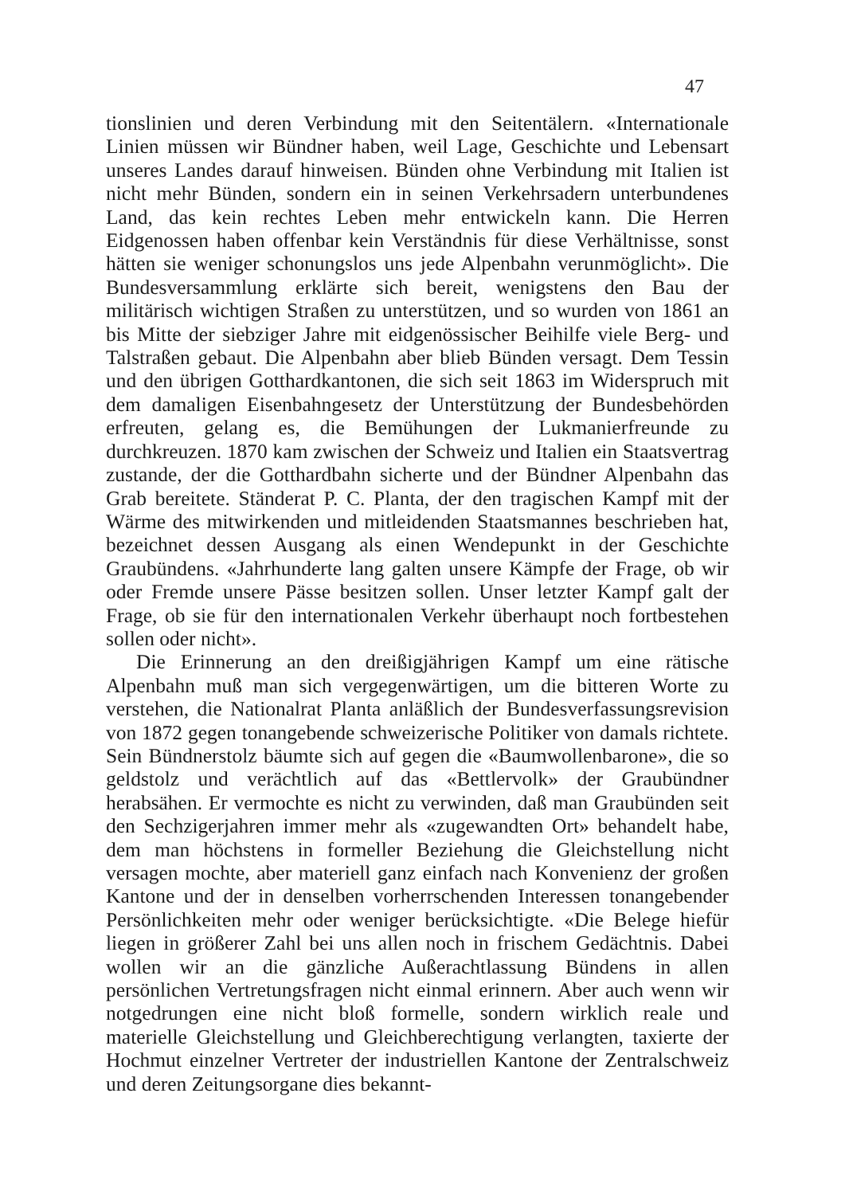47
tionslinien und deren Verbindung mit den Seitentälern. «Internationale Linien müssen wir Bündner haben, weil Lage, Geschichte und Lebensart unseres Landes darauf hinweisen. Bünden ohne Verbindung mit Italien ist nicht mehr Bünden, sondern ein in seinen Verkehrsadern unterbundenes Land, das kein rechtes Leben mehr entwickeln kann. Die Herren Eidgenossen haben offenbar kein Verständnis für diese Verhältnisse, sonst hätten sie weniger schonungslos uns jede Alpenbahn verunmöglicht». Die Bundesversammlung erklärte sich bereit, wenigstens den Bau der militärisch wichtigen Straßen zu unterstützen, und so wurden von 1861 an bis Mitte der siebziger Jahre mit eidgenössischer Beihilfe viele Berg- und Talstraßen gebaut. Die Alpenbahn aber blieb Bünden versagt. Dem Tessin und den übrigen Gotthardkantonen, die sich seit 1863 im Widerspruch mit dem damaligen Eisenbahngesetz der Unterstützung der Bundesbehörden erfreuten, gelang es, die Bemühungen der Lukmanierfreunde zu durchkreuzen. 1870 kam zwischen der Schweiz und Italien ein Staatsvertrag zustande, der die Gotthardbahn sicherte und der Bündner Alpenbahn das Grab bereitete. Ständerat P. C. Planta, der den tragischen Kampf mit der Wärme des mitwirkenden und mitleidenden Staatsmannes beschrieben hat, bezeichnet dessen Ausgang als einen Wendepunkt in der Geschichte Graubündens. «Jahrhunderte lang galten unsere Kämpfe der Frage, ob wir oder Fremde unsere Pässe besitzen sollen. Unser letzter Kampf galt der Frage, ob sie für den internationalen Verkehr überhaupt noch fortbestehen sollen oder nicht».
Die Erinnerung an den dreißigjährigen Kampf um eine rätische Alpenbahn muß man sich vergegenwärtigen, um die bitteren Worte zu verstehen, die Nationalrat Planta anläßlich der Bundesverfassungsrevision von 1872 gegen tonangebende schweizerische Politiker von damals richtete. Sein Bündnerstolz bäumte sich auf gegen die «Baumwollenbarone», die so geldstolz und verächtlich auf das «Bettlervolk» der Graubündner herabsähen. Er vermochte es nicht zu verwinden, daß man Graubünden seit den Sechzigerjahren immer mehr als «zugewandten Ort» behandelt habe, dem man höchstens in formeller Beziehung die Gleichstellung nicht versagen mochte, aber materiell ganz einfach nach Konvenienz der großen Kantone und der in denselben vorherrschenden Interessen tonangebender Persönlichkeiten mehr oder weniger berücksichtigte. «Die Belege hiefür liegen in größerer Zahl bei uns allen noch in frischem Gedächtnis. Dabei wollen wir an die gänzliche Außerachtlassung Bündens in allen persönlichen Vertretungsfragen nicht einmal erinnern. Aber auch wenn wir notgedrungen eine nicht bloß formelle, sondern wirklich reale und materielle Gleichstellung und Gleichberechtigung verlangten, taxierte der Hochmut einzelner Vertreter der industriellen Kantone der Zentralschweiz und deren Zeitungsorgane dies bekannt-